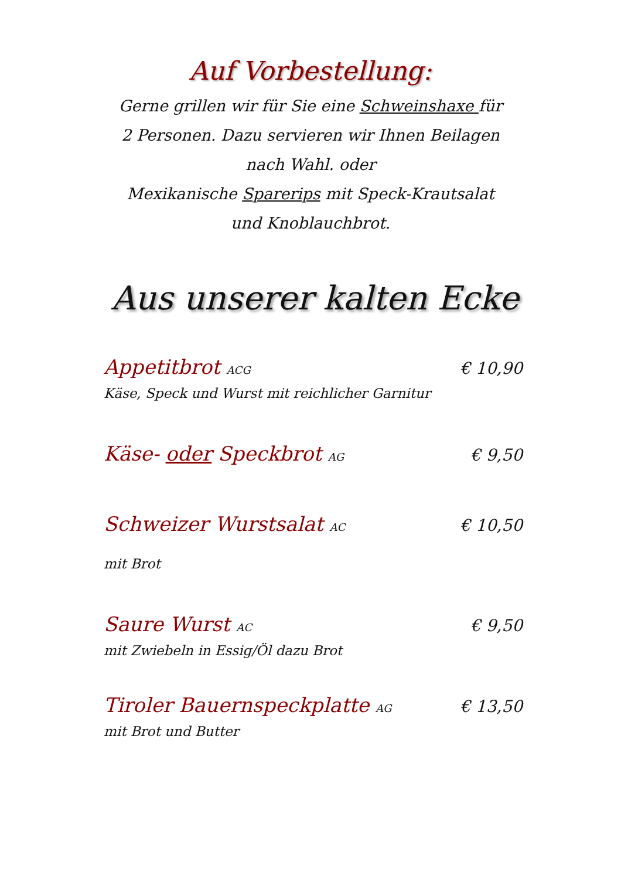Auf Vorbestellung:
Gerne grillen wir für Sie eine Schweinshaxe für 2 Personen. Dazu servieren wir Ihnen Beilagen nach Wahl. oder
Mexikanische Sparerips mit Speck-Krautsalat und Knoblauchbrot.
Aus unserer kalten Ecke
Appetitbrot ACG € 10,90
Käse, Speck und Wurst mit reichlicher Garnitur
Käse- oder Speckbrot AG € 9,50
Schweizer Wurstsalat AC € 10,50
mit Brot
Saure Wurst AC € 9,50
mit Zwiebeln in Essig/Öl dazu Brot
Tiroler Bauernspeckplatte AG € 13,50
mit Brot und Butter